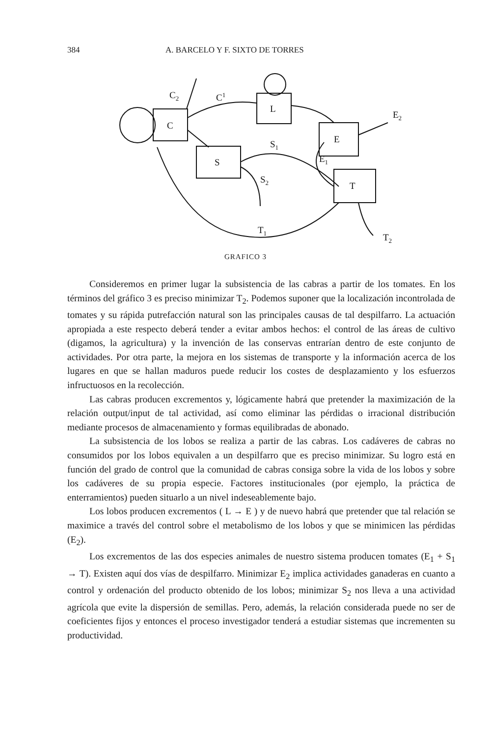384 A. BARCELO Y F. SIXTO DE TORRES
C
L
E
S
T
C2
C1
E2
S1
E1
S2
T1
T2
GRAFICO 3
Consideremos en primer lugar la subsistencia de las cabras a partir de los tomates. En los términos del gráfico 3 es preciso minimizar T<sub>2</sub>. Podemos suponer que la localización incontrolada de tomates y su rápida putrefacción natural son las principales causas de tal despilfarro. La actuación apropiada a este respecto deberá tender a evitar ambos hechos: el control de las áreas de cultivo (digamos, la agricultura) y la invención de las conservas entrarían dentro de este conjunto de actividades. Por otra parte, la mejora en los sistemas de transporte y la información acerca de los lugares en que se hallan maduros puede reducir los costes de desplazamiento y los esfuerzos infructuosos en la recolección.
Las cabras producen excrementos y, lógicamente habrá que pretender la maximización de la relación output/input de tal actividad, así como eliminar las pérdidas o irracional distribución mediante procesos de almacenamiento y formas equilibradas de abonado.
La subsistencia de los lobos se realiza a partir de las cabras. Los cadáveres de cabras no consumidos por los lobos equivalen a un despilfarro que es preciso minimizar. Su logro está en función del grado de control que la comunidad de cabras consiga sobre la vida de los lobos y sobre los cadáveres de su propia especie. Factores institucionales (por ejemplo, la práctica de enterramientos) pueden situarlo a un nivel indeseablemente bajo.
Los lobos producen excrementos ( L → E ) y de nuevo habrá que pretender que tal relación se maximice a través del control sobre el metabolismo de los lobos y que se minimicen las pérdidas (E<sub>2</sub>).
Los excrementos de las dos especies animales de nuestro sistema producen tomates (E<sub>1</sub> + S<sub>1</sub> → T). Existen aquí dos vías de despilfarro. Minimizar E<sub>2</sub> implica actividades ganaderas en cuanto a control y ordenación del producto obtenido de los lobos; minimizar S<sub>2</sub> nos lleva a una actividad agrícola que evite la dispersión de semillas. Pero, además, la relación considerada puede no ser de coeficientes fijos y entonces el proceso investigador tenderá a estudiar sistemas que incrementen su productividad.